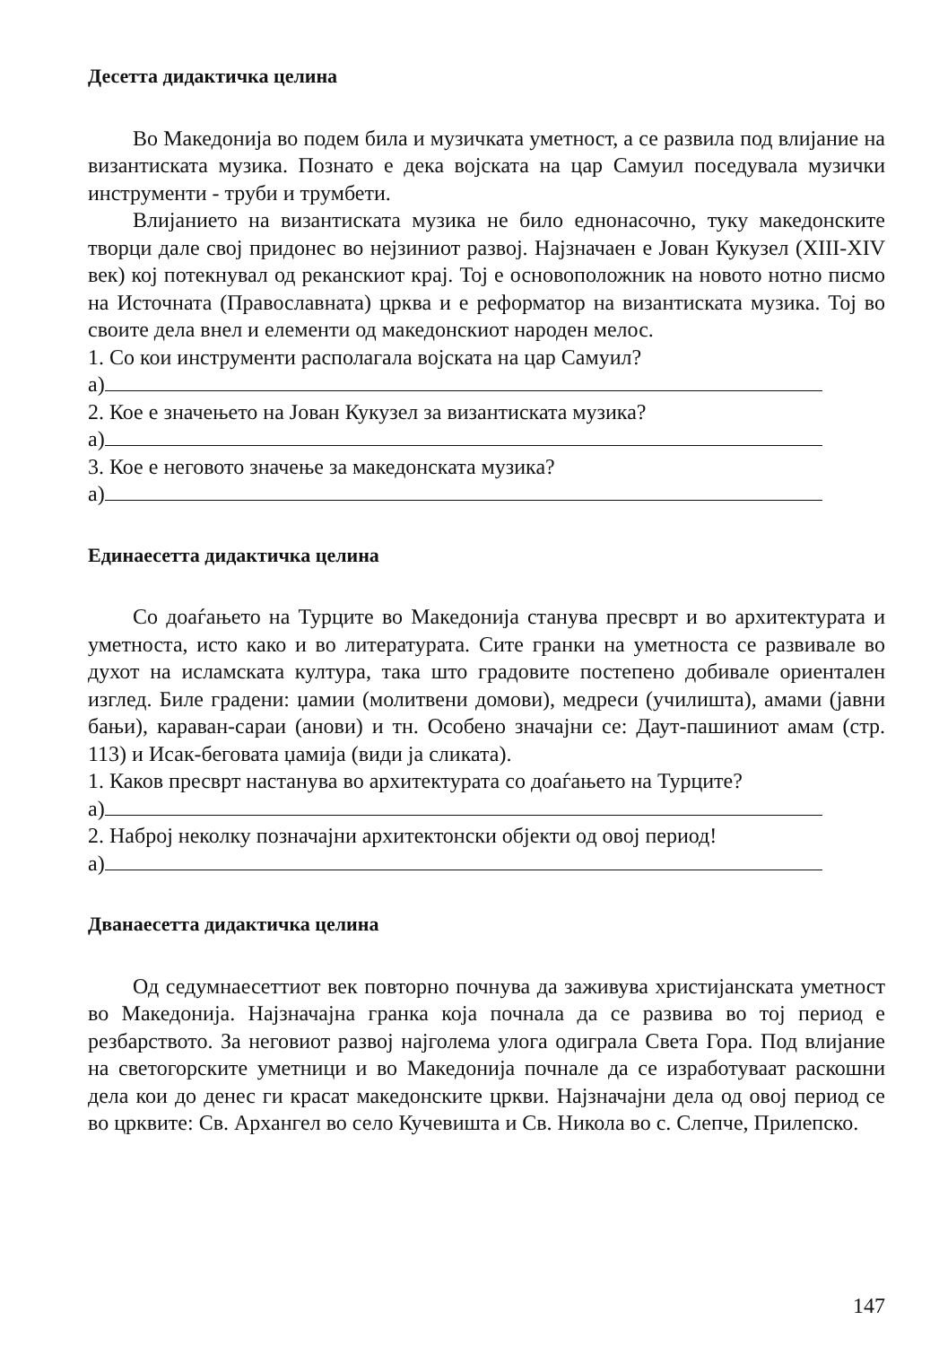Десетта дидактичка целина
Во Македонија во подем била и музичката уметност, а се развила под влијание на византиската музика. Познато е дека војската на цар Самуил поседувала музички инструменти - труби и трумбети.
Влијанието на византиската музика не било еднонасочно, туку македонските творци дале свој придонес во нејзиниот развој. Најзначаен е Јован Кукузел (XIII-XIV век) кој потекнувал од реканскиот крај. Тој е основоположник на новото нотно писмо на Источната (Православната) црква и е реформатор на византиската музика. Тој во своите дела внел и елементи од македонскиот народен мелос.
1. Со кои инструменти располагала војската на цар Самуил?
а)
2. Кое е значењето на Јован Кукузел за византиската музика?
а)
3. Кое е неговото значење за македонската музика?
а)
Единаесетта дидактичка целина
Со доаѓањето на Турците во Македонија станува пресврт и во архитектурата и уметноста, исто како и во литературата. Сите гранки на уметноста се развивале во духот на исламската култура, така што градовите постепено добивале ориентален изглед. Биле градени: џамии (молитвени домови), медреси (училишта), амами (јавни бањи), караван-сараи (анови) и тн. Особено значајни се: Даут-пашиниот амам (стр. 113) и Исак-беговата џамија (види ја сликата).
1. Каков пресврт настанува во архитектурата со доаѓањето на Турците?
а)
2. Наброј неколку позначајни архитектонски објекти од овој период!
а)
Дванаесетта дидактичка целина
Од седумнаесеттиот век повторно почнува да заживува христијанската уметност во Македонија. Најзначајна гранка која почнала да се развива во тој период е резбарството. За неговиот развој најголема улога одиграла Света Гора. Под влијание на светогорските уметници и во Македонија почнале да се изработуваат раскошни дела кои до денес ги красат македонските цркви. Најзначајни дела од овој период се во црквите: Св. Архангел во село Кучевишта и Св. Никола во с. Слепче, Прилепско.
147